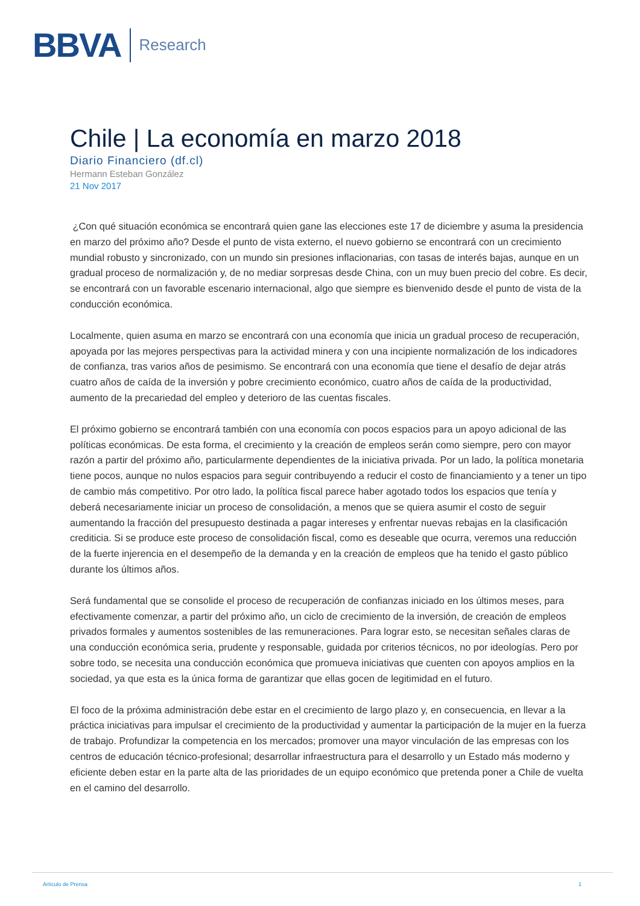BBVA Research
Chile | La economía en marzo 2018
Diario Financiero (df.cl)
Hermann Esteban González
21 Nov 2017
¿Con qué situación económica se encontrará quien gane las elecciones este 17 de diciembre y asuma la presidencia en marzo del próximo año? Desde el punto de vista externo, el nuevo gobierno se encontrará con un crecimiento mundial robusto y sincronizado, con un mundo sin presiones inflacionarias, con tasas de interés bajas, aunque en un gradual proceso de normalización y, de no mediar sorpresas desde China, con un muy buen precio del cobre. Es decir, se encontrará con un favorable escenario internacional, algo que siempre es bienvenido desde el punto de vista de la conducción económica.
Localmente, quien asuma en marzo se encontrará con una economía que inicia un gradual proceso de recuperación, apoyada por las mejores perspectivas para la actividad minera y con una incipiente normalización de los indicadores de confianza, tras varios años de pesimismo. Se encontrará con una economía que tiene el desafío de dejar atrás cuatro años de caída de la inversión y pobre crecimiento económico, cuatro años de caída de la productividad, aumento de la precariedad del empleo y deterioro de las cuentas fiscales.
El próximo gobierno se encontrará también con una economía con pocos espacios para un apoyo adicional de las políticas económicas. De esta forma, el crecimiento y la creación de empleos serán como siempre, pero con mayor razón a partir del próximo año, particularmente dependientes de la iniciativa privada. Por un lado, la política monetaria tiene pocos, aunque no nulos espacios para seguir contribuyendo a reducir el costo de financiamiento y a tener un tipo de cambio más competitivo. Por otro lado, la política fiscal parece haber agotado todos los espacios que tenía y deberá necesariamente iniciar un proceso de consolidación, a menos que se quiera asumir el costo de seguir aumentando la fracción del presupuesto destinada a pagar intereses y enfrentar nuevas rebajas en la clasificación crediticia. Si se produce este proceso de consolidación fiscal, como es deseable que ocurra, veremos una reducción de la fuerte injerencia en el desempeño de la demanda y en la creación de empleos que ha tenido el gasto público durante los últimos años.
Será fundamental que se consolide el proceso de recuperación de confianzas iniciado en los últimos meses, para efectivamente comenzar, a partir del próximo año, un ciclo de crecimiento de la inversión, de creación de empleos privados formales y aumentos sostenibles de las remuneraciones. Para lograr esto, se necesitan señales claras de una conducción económica seria, prudente y responsable, guidada por criterios técnicos, no por ideologías. Pero por sobre todo, se necesita una conducción económica que promueva iniciativas que cuenten con apoyos amplios en la sociedad, ya que esta es la única forma de garantizar que ellas gocen de legitimidad en el futuro.
El foco de la próxima administración debe estar en el crecimiento de largo plazo y, en consecuencia, en llevar a la práctica iniciativas para impulsar el crecimiento de la productividad y aumentar la participación de la mujer en la fuerza de trabajo. Profundizar la competencia en los mercados; promover una mayor vinculación de las empresas con los centros de educación técnico-profesional; desarrollar infraestructura para el desarrollo y un Estado más moderno y eficiente deben estar en la parte alta de las prioridades de un equipo económico que pretenda poner a Chile de vuelta en el camino del desarrollo.
Artículo de Prensa 1